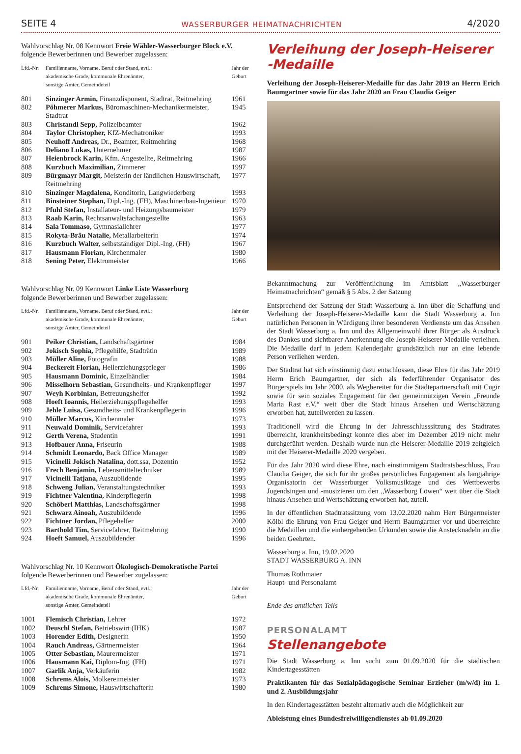SEITE 4 WASSERBURGER HEIMATNACHRICHTEN 4/2020
Wahlvorschlag Nr. 08 Kennwort Freie Wähler-Wasserburger Block e.V.
folgende Bewerberinnen und Bewerber zugelassen:
| Lfd.-Nr. | Familienname, Vorname, Beruf oder Stand, evtl.: akademische Grade, kommunale Ehrenämter, sonstige Ämter, Gemeindeteil | Jahr der Geburt |
| --- | --- | --- |
| 801 | Sinzinger Armin, Finanzdisponent, Stadtrat, Reitmehring | 1961 |
| 802 | Pöhmerer Markus, Büromaschinen-Mechanikermeister, Stadtrat | 1945 |
| 803 | Christandl Sepp, Polizeibeamter | 1962 |
| 804 | Taylor Christopher, KfZ-Mechatroniker | 1993 |
| 805 | Neuhoff Andreas, Dr., Beamter, Reitmehring | 1968 |
| 806 | Deliano Lukas, Unternehmer | 1987 |
| 807 | Heienbrock Karin, Kfm. Angestellte, Reitmehring | 1966 |
| 808 | Kurzbuch Maximilian, Zimmerer | 1997 |
| 809 | Bürgmayr Margit, Meisterin der ländlichen Hauswirtschaft, Reitmehring | 1977 |
| 810 | Sinzinger Magdalena, Konditorin, Langwiederberg | 1993 |
| 811 | Binsteiner Stephan, Dipl.-Ing. (FH), Maschinenbau-Ingenieur | 1970 |
| 812 | Pfuhl Stefan, Installateur- und Heizungsbaumeister | 1979 |
| 813 | Raab Karin, Rechtsanwaltsfachangestellte | 1963 |
| 814 | Sala Tommaso, Gymnasiallehrer | 1977 |
| 815 | Rokyta-Bräu Natalie, Metallarbeiterin | 1974 |
| 816 | Kurzbuch Walter, selbstständiger Dipl.-Ing. (FH) | 1967 |
| 817 | Hausmann Florian, Kirchenmaler | 1980 |
| 818 | Sening Peter, Elektromeister | 1966 |
Wahlvorschlag Nr. 09 Kennwort Linke Liste Wasserburg
folgende Bewerberinnen und Bewerber zugelassen:
| Lfd.-Nr. | Familienname, Vorname, Beruf oder Stand, evtl.: akademische Grade, kommunale Ehrenämter, sonstige Ämter, Gemeindeteil | Jahr der Geburt |
| --- | --- | --- |
| 901 | Peiker Christian, Landschaftsgärtner | 1984 |
| 902 | Jokisch Sophia, Pflegehilfe, Stadträtin | 1989 |
| 903 | Müller Aline, Fotografin | 1988 |
| 904 | Beckereit Florian, Heilerziehungspfleger | 1986 |
| 905 | Hausmann Dominic, Einzelhändler | 1984 |
| 906 | Misselhorn Sebastian, Gesundheits- und Krankenpfleger | 1997 |
| 907 | Weyh Korbinian, Betreuungshelfer | 1992 |
| 908 | Hoeft Ioannis, Heilerziehungspflegehelfer | 1993 |
| 909 | Jehle Luisa, Gesundheits- und Krankenpflegerin | 1996 |
| 910 | Müller Marcus, Kirchenmaler | 1973 |
| 911 | Neuwald Dominik, Servicefahrer | 1993 |
| 912 | Gerth Verena, Studentin | 1991 |
| 913 | Hofbauer Anna, Friseurin | 1988 |
| 914 | Schmidt Leonardo, Back Office Manager | 1989 |
| 915 | Vicinelli Jokisch Natalina, dott.ssa, Dozentin | 1952 |
| 916 | Frech Benjamin, Lebensmitteltechniker | 1989 |
| 917 | Vicinelli Tatjana, Auszubildende | 1995 |
| 918 | Schweng Julian, Veranstaltungstechniker | 1993 |
| 919 | Fichtner Valentina, Kinderpflegerin | 1998 |
| 920 | Schöberl Matthias, Landschaftsgärtner | 1998 |
| 921 | Schwarz Ainoah, Auszubildende | 1996 |
| 922 | Fichtner Jordan, Pflegehelfer | 2000 |
| 923 | Barthold Tim, Servicefahrer, Reitmehring | 1990 |
| 924 | Hoeft Samuel, Auszubildender | 1996 |
Wahlvorschlag Nr. 10 Kennwort Ökologisch-Demokratische Partei
folgende Bewerberinnen und Bewerber zugelassen:
| Lfd.-Nr. | Familienname, Vorname, Beruf oder Stand, evtl.: akademische Grade, kommunale Ehrenämter, sonstige Ämter, Gemeindeteil | Jahr der Geburt |
| --- | --- | --- |
| 1001 | Flemisch Christian, Lehrer | 1972 |
| 1002 | Deuschl Stefan, Betriebswirt (IHK) | 1987 |
| 1003 | Horender Edith, Designerin | 1950 |
| 1004 | Rauch Andreas, Gärtnermeister | 1964 |
| 1005 | Otter Sebastian, Maurermeister | 1971 |
| 1006 | Hausmann Kai, Diplom-Ing. (FH) | 1971 |
| 1007 | Garlik Anja, Verkäuferin | 1982 |
| 1008 | Schrems Alois, Molkereimeister | 1973 |
| 1009 | Schrems Simone, Hauswirtschafterin | 1980 |
Verleihung der Joseph-Heiserer
-Medaille
Verleihung der Joseph-Heiserer-Medaille für das Jahr 2019 an Herrn Erich Baumgartner sowie für das Jahr 2020 an Frau Claudia Geiger
Bekanntmachung zur Veröffentlichung im Amtsblatt „Wasserburger Heimatnachrichten“ gemäß § 5 Abs. 2 der Satzung
Entsprechend der Satzung der Stadt Wasserburg a. Inn über die Schaffung und Verleihung der Joseph-Heiserer-Medaille kann die Stadt Wasserburg a. Inn natürlichen Personen in Würdigung ihrer besonderen Verdienste um das Ansehen der Stadt Wasserburg a. Inn und das Allgemeinwohl ihrer Bürger als Ausdruck des Dankes und sichtbarer Anerkennung die Joseph-Heiserer-Medaille verleihen. Die Medaille darf in jedem Kalenderjahr grundsätzlich nur an eine lebende Person verliehen werden.
Der Stadtrat hat sich einstimmig dazu entschlossen, diese Ehre für das Jahr 2019 Herrn Erich Baumgartner, der sich als federführender Organisator des Bürgerspiels im Jahr 2000, als Wegbereiter für die Städtepartnerschaft mit Cugir sowie für sein soziales Engagement für den gemeinnützigen Verein „Freunde Maria Rast e.V.“ weit über die Stadt hinaus Ansehen und Wertschätzung erworben hat, zuteilwerden zu lassen.
Traditionell wird die Ehrung in der Jahresschlusssitzung des Stadtrates überreicht, krankheitsbedingt konnte dies aber im Dezember 2019 nicht mehr durchgeführt werden. Deshalb wurde nun die Heiserer-Medaille 2019 zeitgleich mit der Heiserer-Medaille 2020 vergeben.
Für das Jahr 2020 wird diese Ehre, nach einstimmigem Stadtratsbeschluss, Frau Claudia Geiger, die sich für ihr großes persönliches Engagement als langjährige Organisatorin der Wasserburger Volksmusiktage und des Wettbewerbs Jugendsingen und -musizieren um den „Wasserburg Löwen“ weit über die Stadt hinaus Ansehen und Wertschätzung erworben hat, zuteil.
In der öffentlichen Stadtratssitzung vom 13.02.2020 nahm Herr Bürgermeister Kölbl die Ehrung von Frau Geiger und Herrn Baumgartner vor und überreichte die Medaillen und die einhergehenden Urkunden sowie die Anstecknadeln an die beiden Geehrten.
Wasserburg a. Inn, 19.02.2020
STADT WASSERBURG A. INN
Thomas Rothmaier
Haupt- und Personalamt
Ende des amtlichen Teils
PERSONALAMT
Stellenangebote
Die Stadt Wasserburg a. Inn sucht zum 01.09.2020 für die städtischen Kindertagesstätten
Praktikanten für das Sozialpädagogische Seminar Erzieher (m/w/d) im 1. und 2. Ausbildungsjahr
In den Kindertagesstätten besteht alternativ auch die Möglichkeit zur
Ableistung eines Bundesfreiwilligendienstes ab 01.09.2020